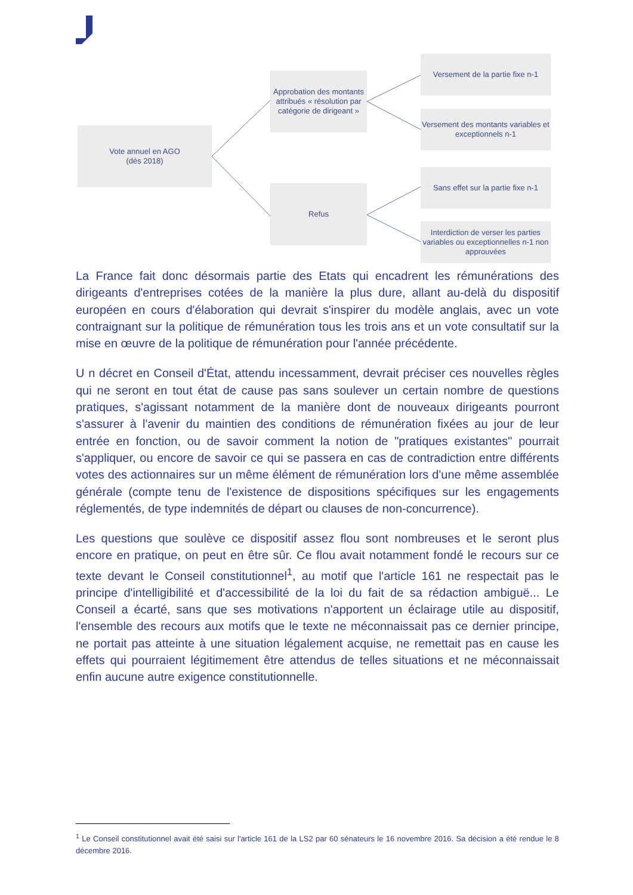Vote annuel en AGO
(dès 2018)
Approbation des montants attribués « résolution par catégorie de dirigeant »
Refus
Versement de la partie fixe n-1
Versement des montants variables et exceptionnels n-1
Sans effet sur la partie fixe n-1
Interdiction de verser les parties variables ou exceptionnelles n-1 non approuvées
La France fait donc désormais partie des Etats qui encadrent les rémunérations des dirigeants d'entreprises cotées de la manière la plus dure, allant au-delà du dispositif européen en cours d'élaboration qui devrait s'inspirer du modèle anglais, avec un vote contraignant sur la politique de rémunération tous les trois ans et un vote consultatif sur la mise en œuvre de la politique de rémunération pour l'année précédente.
U n décret en Conseil d'État, attendu incessamment, devrait préciser ces nouvelles règles qui ne seront en tout état de cause pas sans soulever un certain nombre de questions pratiques, s'agissant notamment de la manière dont de nouveaux dirigeants pourront s'assurer à l'avenir du maintien des conditions de rémunération fixées au jour de leur entrée en fonction, ou de savoir comment la notion de "pratiques existantes" pourrait s'appliquer, ou encore de savoir ce qui se passera en cas de contradiction entre différents votes des actionnaires sur un même élément de rémunération lors d'une même assemblée générale (compte tenu de l'existence de dispositions spécifiques sur les engagements réglementés, de type indemnités de départ ou clauses de non-concurrence).
Les questions que soulève ce dispositif assez flou sont nombreuses et le seront plus encore en pratique, on peut en être sûr. Ce flou avait notamment fondé le recours sur ce texte devant le Conseil constitutionnel<sup>1</sup>, au motif que l'article 161 ne respectait pas le principe d'intelligibilité et d'accessibilité de la loi du fait de sa rédaction ambiguë... Le Conseil a écarté, sans que ses motivations n'apportent un éclairage utile au dispositif, l'ensemble des recours aux motifs que le texte ne méconnaissait pas ce dernier principe, ne portait pas atteinte à une situation légalement acquise, ne remettait pas en cause les effets qui pourraient légitimement être attendus de telles situations et ne méconnaissait enfin aucune autre exigence constitutionnelle.
<sup>1</sup> Le Conseil constitutionnel avait été saisi sur l'article 161 de la LS2 par 60 sénateurs le 16 novembre 2016. Sa décision a été rendue le 8 décembre 2016.